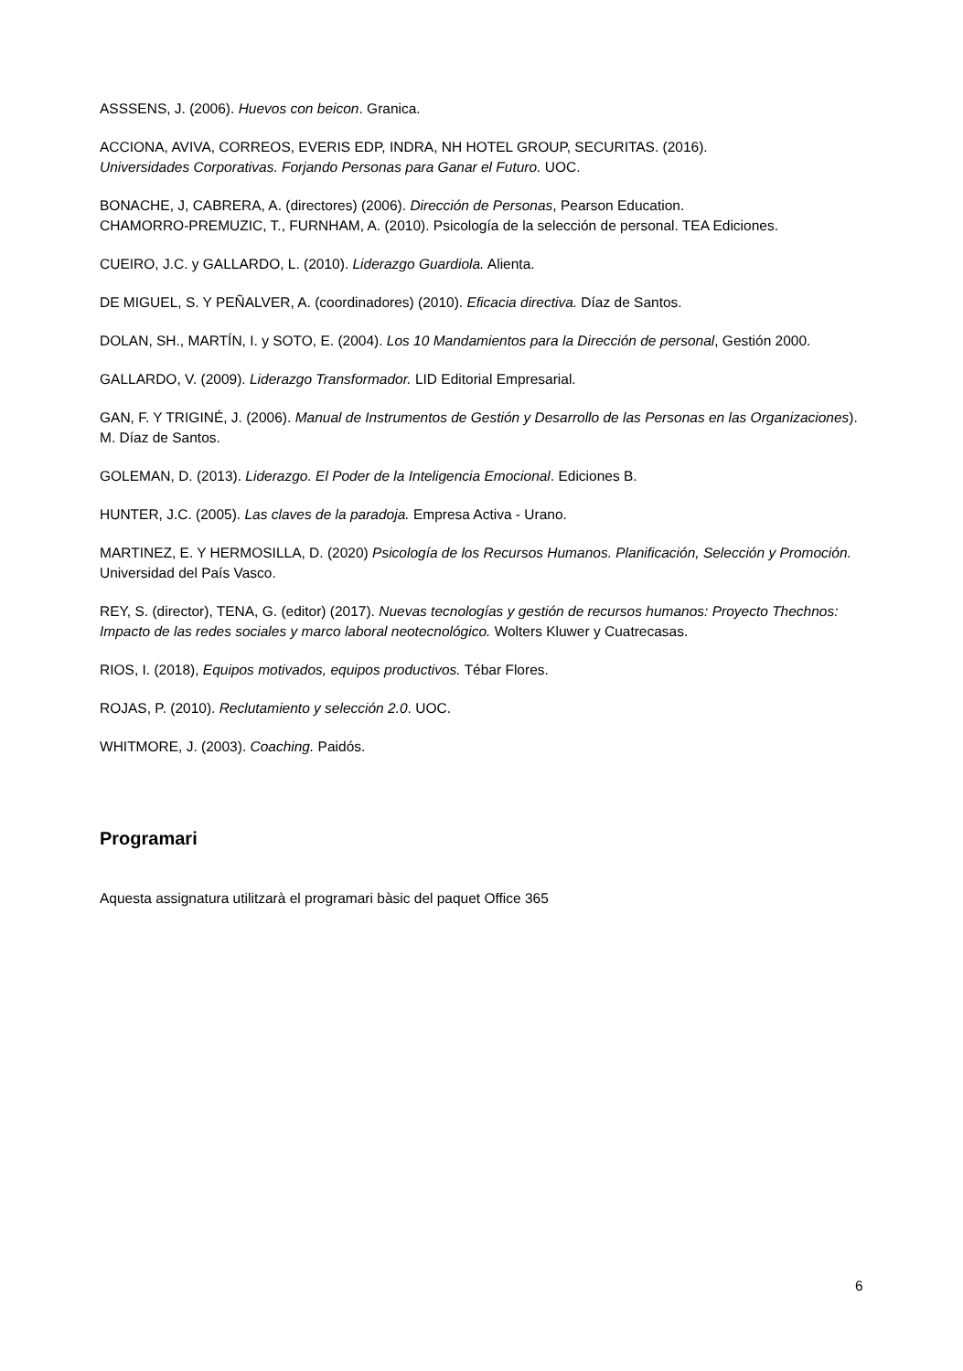ASSSENS, J. (2006). Huevos con beicon. Granica.
ACCIONA, AVIVA, CORREOS, EVERIS EDP, INDRA, NH HOTEL GROUP, SECURITAS. (2016).
Universidades Corporativas. Forjando Personas para Ganar el Futuro. UOC.
BONACHE, J, CABRERA, A. (directores) (2006). Dirección de Personas, Pearson Education.
CHAMORRO-PREMUZIC, T., FURNHAM, A. (2010). Psicología de la selección de personal. TEA Ediciones.
CUEIRO, J.C. y GALLARDO, L. (2010). Liderazgo Guardiola. Alienta.
DE MIGUEL, S. Y PEÑALVER, A. (coordinadores) (2010). Eficacia directiva. Díaz de Santos.
DOLAN, SH., MARTÍN, I. y SOTO, E. (2004). Los 10 Mandamientos para la Dirección de personal, Gestión 2000.
GALLARDO, V. (2009). Liderazgo Transformador. LID Editorial Empresarial.
GAN, F. Y TRIGINÉ, J. (2006). Manual de Instrumentos de Gestión y Desarrollo de las Personas en las Organizaciones). M. Díaz de Santos.
GOLEMAN, D. (2013). Liderazgo. El Poder de la Inteligencia Emocional. Ediciones B.
HUNTER, J.C. (2005). Las claves de la paradoja. Empresa Activa - Urano.
MARTINEZ, E. Y HERMOSILLA, D. (2020) Psicología de los Recursos Humanos. Planificación, Selección y Promoción. Universidad del País Vasco.
REY, S. (director), TENA, G. (editor) (2017). Nuevas tecnologías y gestión de recursos humanos: Proyecto Thechnos: Impacto de las redes sociales y marco laboral neotecnológico. Wolters Kluwer y Cuatrecasas.
RIOS, I. (2018), Equipos motivados, equipos productivos. Tébar Flores.
ROJAS, P. (2010). Reclutamiento y selección 2.0. UOC.
WHITMORE, J. (2003). Coaching. Paidós.
Programari
Aquesta assignatura utilitzarà el programari bàsic del paquet Office 365
6